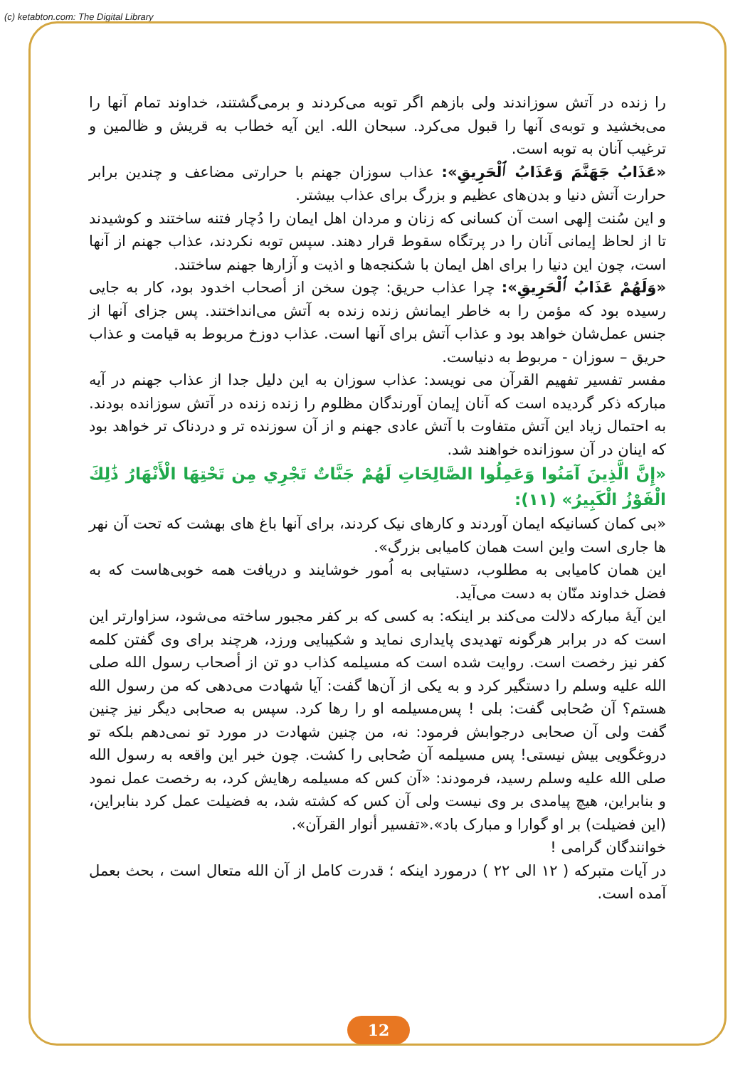(c) ketabton.com: The Digital Library
را زنده در آتش سوزاندند ولی بازهم اگر توبه می‌کردند و برمی‌گشتند، خداوند تمام آنها را می‌بخشید و توبه‌ی آنها را قبول می‌کرد. سبحان الله. این آیه خطاب به قریش و ظالمین و ترغیب آنان به توبه است.
«عَذَابُ جَهَنَّمَ وَعَذَابُ ٱلْحَرِيقِ»: عذاب سوزان جهنم با حرارتی مضاعف و چندین برابر حرارت آتش دنیا و بدن‌های عظیم و بزرگ برای عذاب بیشتر.
و این سُنت إلهی است آن کسانی که زنان و مردان اهل ایمان را دُچار فتنه ساختند و کوشیدند تا از لحاظ إیمانی آنان را در پرتگاه سقوط قرار دهند. سپس توبه نکردند، عذاب جهنم از آنها است، چون این دنیا را برای اهل ایمان با شکنجه‌ها و اذیت و آزارها جهنم ساختند.
«وَلَهُمْ عَذَابُ ٱلْحَرِيقِ»: چرا عذاب حریق: چون سخن از أصحاب اخدود بود، کار به جایی رسیده بود که مؤمن را به خاطر ایمانش زنده زنده به آتش می‌انداختند. پس جزای آنها از جنس عمل‌شان خواهد بود و عذاب آتش برای آنها است. عذاب دوزخ مربوط به قیامت و عذاب حریق – سوزان - مربوط به دنیاست.
مفسر تفسیر تفهیم القرآن می نویسد: عذاب سوزان به این دلیل جدا از عذاب جهنم در آیه مبارکه ذکر گردیده است که آنان إیمان آورندگان مظلوم را زنده زنده در آتش سوزانده بودند. به احتمال زیاد این آتش متفاوت با آتش عادی جهنم و از آن سوزنده تر و دردناک تر خواهد بود که اینان در آن سوزانده خواهند شد.
«إِنَّ الَّذِينَ آمَنُوا وَعَمِلُوا الصَّالِحَاتِ لَهُمْ جَنَّاتٌ تَجْرِي مِن تَحْتِهَا الْأَنْهَارُ ذَٰلِكَ الْفَوْزُ الْكَبِيرُ» (١١):
«بی کمان کسانیکه ایمان آوردند و کارهای نیک کردند، برای آنها باغ های بهشت که تحت آن نهر ها جاری است واین است همان کامیابی بزرگ».
این همان کامیابی به مطلوب، دستیابی به اُمور خوشایند و دریافت همه خوبی‌هاست که به فضل خداوند منّان به دست می‌آید.
این آیهٔ مبارکه دلالت می‌کند بر اینکه: به کسی که بر کفر مجبور ساخته می‌شود، سزاوارتر این است که در برابر هرگونه تهدیدی پایداری نماید و شکیبایی ورزد، هرچند برای وی گفتن کلمه کفر نیز رخصت است. روایت شده است که مسیلمه کذاب دو تن از أصحاب رسول الله صلی الله علیه وسلم را دستگیر کرد و به یکی از آن‌ها گفت: آیا شهادت می‌دهی که من رسول الله هستم؟ آن صُحابی گفت: بلی ! پس‌مسیلمه او را رها کرد. سپس به صحابی دیگر نیز چنین گفت ولی آن صحابی درجوابش فرمود: نه، من چنین شهادت در مورد تو نمی‌دهم بلکه تو دروغگویی بیش نیستی! پس مسیلمه آن صُحابی را کشت. چون خبر این واقعه به رسول الله صلی الله علیه وسلم رسید، فرمودند: «آن کس که مسیلمه رهایش کرد، به رخصت عمل نمود و بنابراین، هیچ پیامدی بر وی نیست ولی آن کس که کشته شد، به فضیلت عمل کرد بنابراین، (این فضیلت) بر او گوارا و مبارک باد».«تفسیر أنوار القرآن».
خوانندگان گرامی !
در آیات متبرکه ( ١٢ الی ٢٢ ) درمورد اینکه ؛ قدرت کامل از آن الله متعال است ، بحث بعمل آمده است.
12